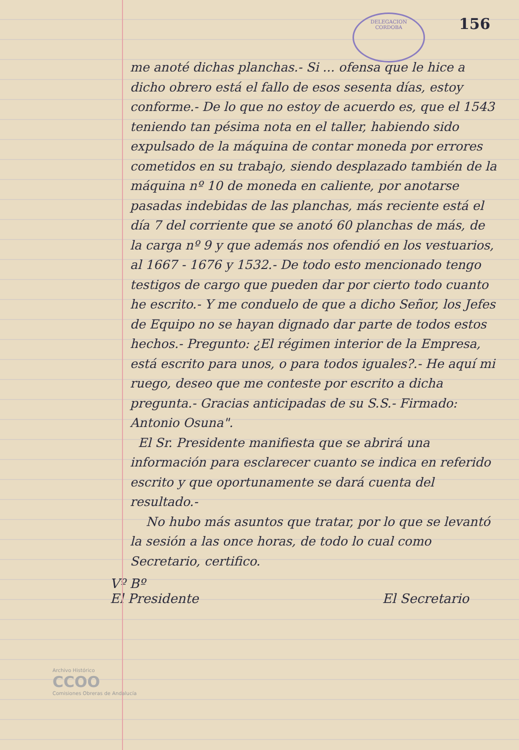DELEGACION
CORDOBA
156
me anoté dichas planchas.- Si ... ofensa que le hice a dicho obrero está el fallo de esos sesenta días, estoy conforme.- De lo que no estoy de acuerdo es, que el 1543 teniendo tan pésima nota en el taller, habiendo sido expulsado de la máquina de contar moneda por errores cometidos en su trabajo, siendo desplazado también de la máquina nº 10 de moneda en caliente, por anotarse pasadas indebidas de las planchas, más reciente está el día 7 del corriente que se anotó 60 planchas de más, de la carga nº 9 y que además nos ofendió en los vestuarios, al 1667 - 1676 y 1532.- De todo esto mencionado tengo testigos de cargo que pueden dar por cierto todo cuanto he escrito.- Y me conduelo de que a dicho Señor, los Jefes de Equipo no se hayan dignado dar parte de todos estos hechos.- Pregunto: ¿El régimen interior de la Empresa, está escrito para unos, o para todos iguales?.- He aquí mi ruego, deseo que me conteste por escrito a dicha pregunta.- Gracias anticipadas de su S.S.- Firmado: Antonio Osuna".
El Sr. Presidente manifiesta que se abrirá una información para esclarecer cuanto se indica en referido escrito y que oportunamente se dará cuenta del resultado.-
No hubo más asuntos que tratar, por lo que se levantó la sesión a las once horas, de todo lo cual como Secretario, certifico.
Vº Bº
El Presidente
El Secretario
Archivo Histórico
CCOO
Comisiones Obreras de Andalucía